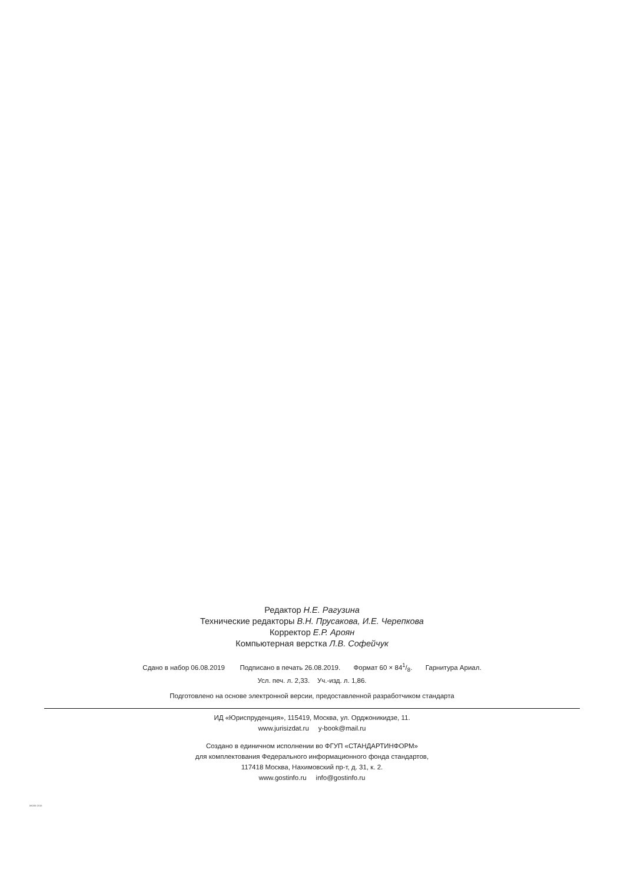Редактор Н.Е. Рагузина
Технические редакторы В.Н. Прусакова, И.Е. Черепкова
Корректор Е.Р. Ароян
Компьютерная верстка Л.В. Софейчук
Сдано в набор 06.08.2019 Подписано в печать 26.08.2019. Формат 60 × 841/8. Гарнитура Ариал.
Усл. печ. л. 2,33. Уч.-изд. л. 1,86.
Подготовлено на основе электронной версии, предоставленной разработчиком стандарта
ИД «Юриспруденция», 115419, Москва, ул. Орджоникидзе, 11.
www.jurisizdat.ru y-book@mail.ru
Создано в единичном исполнении во ФГУП «СТАНДАРТИНФОРМ»
для комплектования Федерального информационного фонда стандартов,
117418 Москва, Нахимовский пр-т, д. 31, к. 2.
www.gostinfo.ru info@gostinfo.ru
56005-2015